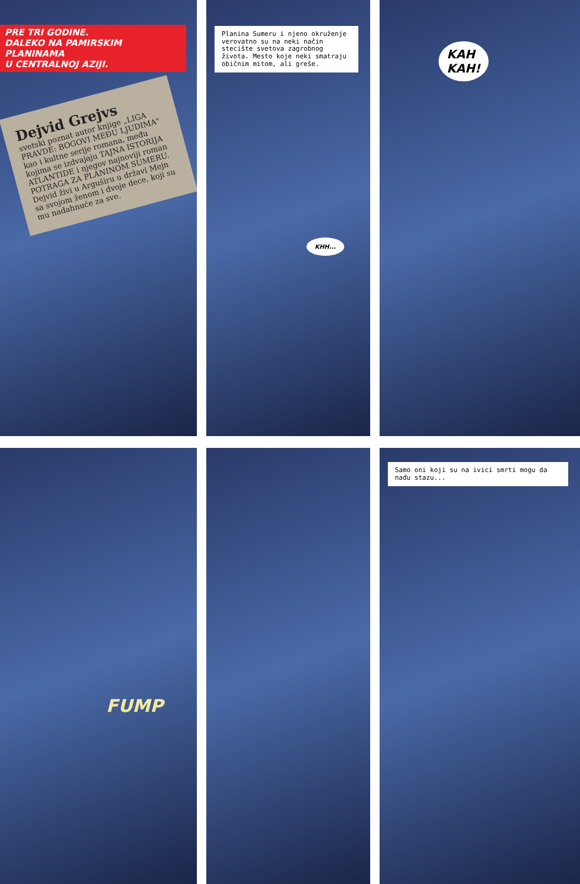PRE TRI GODINE.
DALEKO NA PAMIRSKIM PLANINAMA
U CENTRALNOJ AZIJI.
Dejvid Grejvs
svetski poznat autor knjige „LIGA PRAVDE: BOGOVI MEĐU LJUDIMA" kao i kultne serije romana, među kojima se izdvajaju TAJNA ISTORIJA ATLANTIDE i njegov najnoviji roman POTRAGA ZA PLANINOM SUMERU. Dejvid živi u Arguširu u državi Mejn sa svojom ženom i dvoje dece, koji su mu nadahnuće za sve.
Planina Sumeru i njeno okruženje verovatno su na neki način stecište svetova zagrobnog života. Mesto koje neki smatraju običnim mitom, ali greše.
KHH...
KAH
KAH!
FUMP
Samo oni koji su na ivici smrti mogu da nađu stazu...